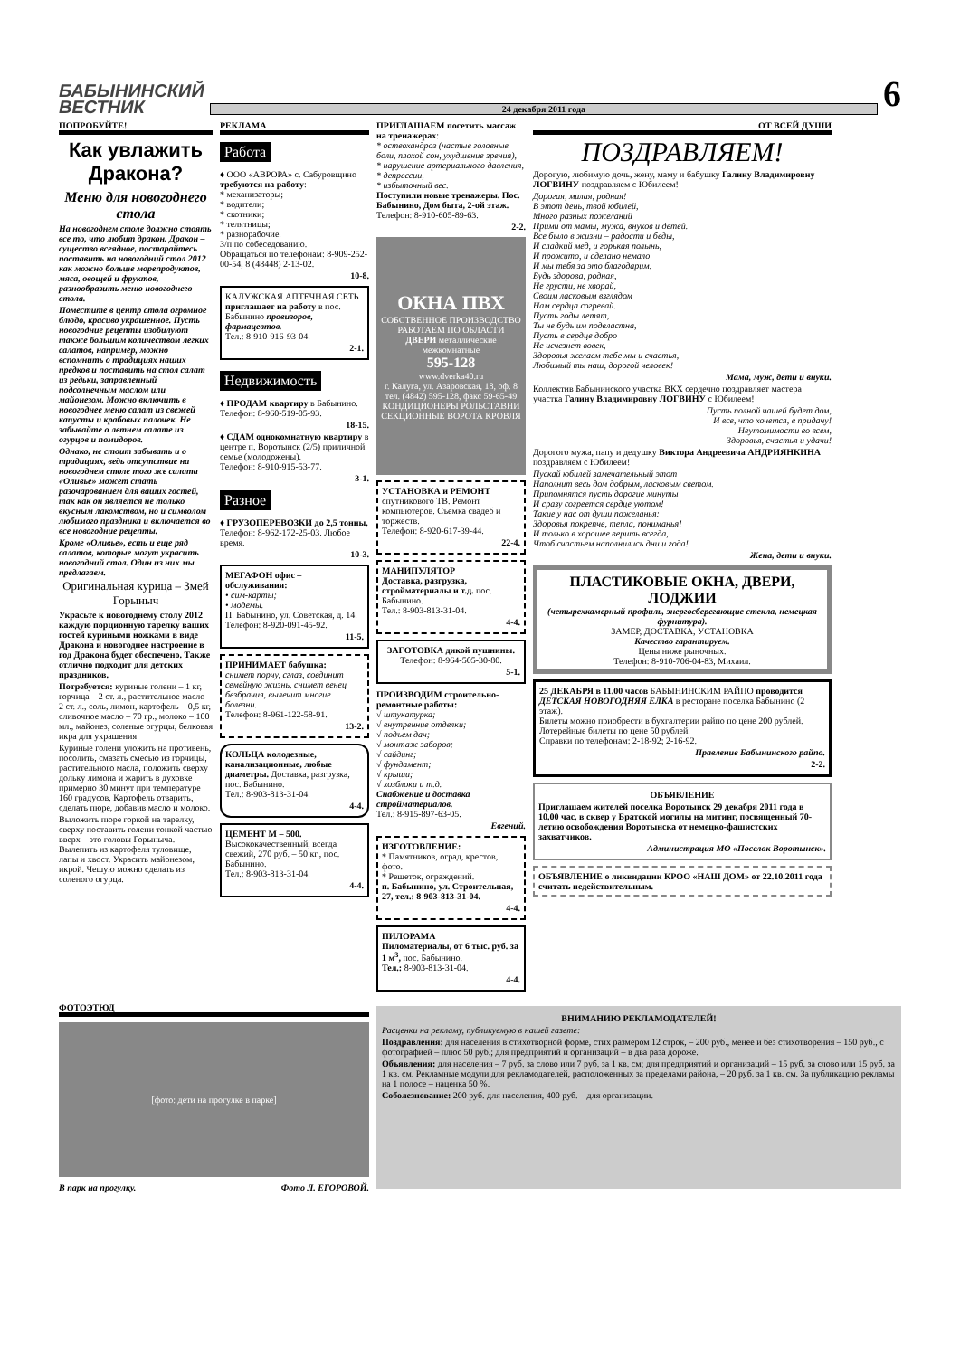БАБЫНИНСКИЙ
ВЕСТНИК
24 декабря 2011 года
6
ПОПРОБУЙТЕ!
Как увлажить Дракона?
Меню для новогоднего стола
На новогоднем столе должно стоять все то, что любит дракон. Дракон – существо всеядное, постарайтесь поставить на новогодний стол 2012 как можно больше морепродуктов, мяса, овощей и фруктов, разнообразить меню новогоднего стола.
Поместите в центр стола огромное блюдо, красиво украшенное. Пусть новогодние рецепты изобилуют также большим количеством легких салатов, например, можно вспомнить о традициях наших предков и поставить на стол салат из редьки, заправленный подсолнечным маслом или майонезом. Можно включить в новогоднее меню салат из свежей капусты и крабовых палочек. Не забывайте о летнем салате из огурцов и помидоров.
Однако, не стоит забывать и о традициях, ведь отсутствие на новогоднем столе того же салата «Оливье» может стать разочарованием для ваших гостей, так как он является не только вкусным лакомством, но и символом любимого праздника и включается во все новогодние рецепты.
Кроме «Оливье», есть и еще ряд салатов, которые могут украсить новогодний стол. Один из них мы предлагаем.
Оригинальная курица – Змей Горыныч
Украсьте к новогоднему столу 2012 каждую порционную тарелку ваших гостей куриными ножками в виде Дракона и новогоднее настроение в год Дракона будет обеспечено. Также отлично подходит для детских праздников.
Потребуется: куриные голени – 1 кг, горчица – 2 ст. л., растительное масло – 2 ст. л., соль, лимон, картофель – 0,5 кг, сливочное масло – 70 гр., молоко – 100 мл., майонез, соленые огурцы, белковая икра для украшения
Куриные голени уложить на противень, посолить, смазать смесью из горчицы, растительного масла, положить сверху дольку лимона и жарить в духовке примерно 30 минут при температуре 160 градусов. Картофель отварить, сделать пюре, добавив масло и молоко.
Выложить пюре горкой на тарелку, сверху поставить голени тонкой частью вверх – это головы Горыныча. Вылепить из картофеля туловище, лапы и хвост. Украсить майонезом, икрой. Чешую можно сделать из соленого огурца.
РЕКЛАМА
Работа
♦ ООО «АВРОРА» с. Сабуровщино требуются на работу:
* механизаторы;
* водители;
* скотники;
* телятницы;
* разнорабочие.
З/п по собеседованию.
Обращаться по телефонам: 8-909-252-00-54, 8 (48448) 2-13-02.
10-8.
КАЛУЖСКАЯ АПТЕЧНАЯ СЕТЬ приглашает на работу в пос. Бабынино провизоров, фармацевтов.
Тел.: 8-910-916-93-04.
2-1.
Недвижимость
♦ ПРОДАМ квартиру в Бабынино.
Телефон: 8-960-519-05-93.
18-15.
♦ СДАМ однокомнатную квартиру в центре п. Воротынск (2/5) приличной семье (молодожены).
Телефон: 8-910-915-53-77.
3-1.
Разное
♦ ГРУЗОПЕРЕВОЗКИ до 2,5 тонны.
Телефон: 8-962-172-25-03. Любое время.
10-3.
МЕГАФОН офис – обслуживания:
• сим-карты;
• модемы.
П. Бабынино, ул. Советская, д. 14.
Телефон: 8-920-091-45-92.
11-5.
ПРИНИМАЕТ бабушка:
снимет порчу, сглаз, соединит семейную жизнь, снимет венец безбрачия, вылечит многие болезни.
Телефон: 8-961-122-58-91.
13-2.
КОЛЬЦА колодезные, канализационные, любые диаметры. Доставка, разгрузка, пос. Бабынино.
Тел.: 8-903-813-31-04.
4-4.
ЦЕМЕНТ М – 500.
Высококачественный, всегда свежий, 270 руб. – 50 кг., пос. Бабынино.
Тел.: 8-903-813-31-04.
4-4.
ПРИГЛАШАЕМ посетить массаж на тренажерах:
* остеохандроз (частые головные боли, плохой сон, ухудшение зрения),
* нарушение артериального давления,
* депрессии,
* избыточный вес.
Поступили новые тренажеры. Пос. Бабынино, Дом быта, 2-ой этаж.
Телефон: 8-910-605-89-63.
2-2.
ОКНА ПВХ
СОБСТВЕННОЕ ПРОИЗВОДСТВО
РАБОТАЕМ ПО ОБЛАСТИ
ДВЕРИ металлические межкомнатные
595-128
www.dverka40.ru
г. Калуга, ул. Азаровская, 18, оф. 8
тел. (4842) 595-128, факс 59-65-49
КОНДИЦИОНЕРЫ РОЛЬСТАВНИ СЕКЦИОННЫЕ ВОРОТА КРОВЛЯ
УСТАНОВКА и РЕМОНТ спутникового ТВ. Ремонт компьютеров. Съемка свадеб и торжеств.
Телефон: 8-920-617-39-44.
22-4.
МАНИПУЛЯТОР
Доставка, разгрузка, стройматериалы и т.д. пос. Бабынино.
Тел.: 8-903-813-31-04.
4-4.
ЗАГОТОВКА дикой пушнины.
Телефон: 8-964-505-30-80.
5-1.
ПРОИЗВОДИМ строительно-ремонтные работы:
√ штукатурка;
√ внутренние отделки;
√ подъем дач;
√ монтаж заборов;
√ сайдинг;
√ фундамент;
√ крыши;
√ хозблоки и т.д.
Снабжение и доставка стройматериалов.
Тел.: 8-915-897-63-05.
Евгений.
ИЗГОТОВЛЕНИЕ:
* Памятников, оград, крестов, фото.
* Решеток, ограждений.
п. Бабынино, ул. Строительная, 27, тел.: 8-903-813-31-04.
4-4.
ПИЛОРАМА
Пиломатериалы, от 6 тыс. руб. за 1 м<sup>3</sup>, пос. Бабынино.
Тел.: 8-903-813-31-04.
4-4.
ОТ ВСЕЙ ДУШИ
ПОЗДРАВЛЯЕМ!
Дорогую, любимую дочь, жену, маму и бабушку Галину Владимировну ЛОГВИНУ поздравляем с Юбилеем!
Дорогая, милая, родная!
В этот день, твой юбилей,
Много разных пожеланий
Прими от мамы, мужа, внуков и детей.
Все было в жизни – радости и беды,
И сладкий мед, и горькая полынь,
И прожито, и сделано немало
И мы тебя за это благодарим.
Будь здорова, родная,
Не грусти, не хворай,
Своим ласковым взглядом
Нам сердца согревай.
Пусть годы летят,
Ты не будь им подвластна,
Пусть в сердце добро
Не исчезнет вовек,
Здоровья желаем тебе мы и счастья,
Любимый ты наш, дорогой человек!
Мама, муж, дети и внуки.
Коллектив Бабынинского участка ВКХ сердечно поздравляет мастера участка Галину Владимировну ЛОГВИНУ с Юбилеем!
Пусть полной чашей будет дом,
И все, что хочется, в придачу!
Неутомимости во всем,
Здоровья, счастья и удачи!
Дорогого мужа, папу и дедушку Виктора Андреевича АНДРИЯНКИНА поздравляем с Юбилеем!
Пускай юбилей замечательный этот
Наполнит весь дом добрым, ласковым светом.
Припомнятся пусть дорогие минуты
И сразу согреется сердце уютом!
Такие у нас от души пожеланья:
Здоровья покрепче, тепла, пониманья!
И только в хорошее верить всегда,
Чтоб счастьем наполнились дни и года!
Жена, дети и внуки.
ПЛАСТИКОВЫЕ ОКНА, ДВЕРИ, ЛОДЖИИ
(четырехкамерный профиль, энергосберегающие стекла, немецкая фурнитура).
ЗАМЕР, ДОСТАВКА, УСТАНОВКА
Качество гарантируем.
Цены ниже рыночных.
Телефон: 8-910-706-04-83, Михаил.
25 ДЕКАБРЯ в 11.00 часов БАБЫНИНСКИМ РАЙПО проводится ДЕТСКАЯ НОВОГОДНЯЯ ЕЛКА в ресторане поселка Бабынино (2 этаж).
Билеты можно приобрести в бухгалтерии райпо по цене 200 рублей.
Лотерейные билеты по цене 50 рублей.
Справки по телефонам: 2-18-92; 2-16-92.
Правление Бабынинского райпо.
2-2.
ОБЪЯВЛЕНИЕ
Приглашаем жителей поселка Воротынск 29 декабря 2011 года в 10.00 час. в сквер у Братской могилы на митинг, посвященный 70-летию освобождения Воротынска от немецко-фашистских захватчиков.
Администрация МО «Поселок Воротынск».
ОБЪЯВЛЕНИЕ о ликвидации КРОО «НАШ ДОМ» от 22.10.2011 года считать недействительным.
ФОТОЭТЮД
[фото: дети на прогулке в парке]
В парк на прогулку. Фото Л. ЕГОРОВОЙ.
ВНИМАНИЮ РЕКЛАМОДАТЕЛЕЙ!
Расценки на рекламу, публикуемую в нашей газете:
Поздравления: для населения в стихотворной форме, стих размером 12 строк, – 200 руб., менее и без стихотворения – 150 руб., с фотографией – плюс 50 руб.; для предприятий и организаций – в два раза дороже.
Объявления: для населения – 7 руб. за слово или 7 руб. за 1 кв. см; для предприятий и организаций – 15 руб. за слово или 15 руб. за 1 кв. см. Рекламные модули для рекламодателей, расположенных за пределами района, – 20 руб. за 1 кв. см. За публикацию рекламы на 1 полосе – наценка 50 %.
Соболезнование: 200 руб. для населения, 400 руб. – для организации.